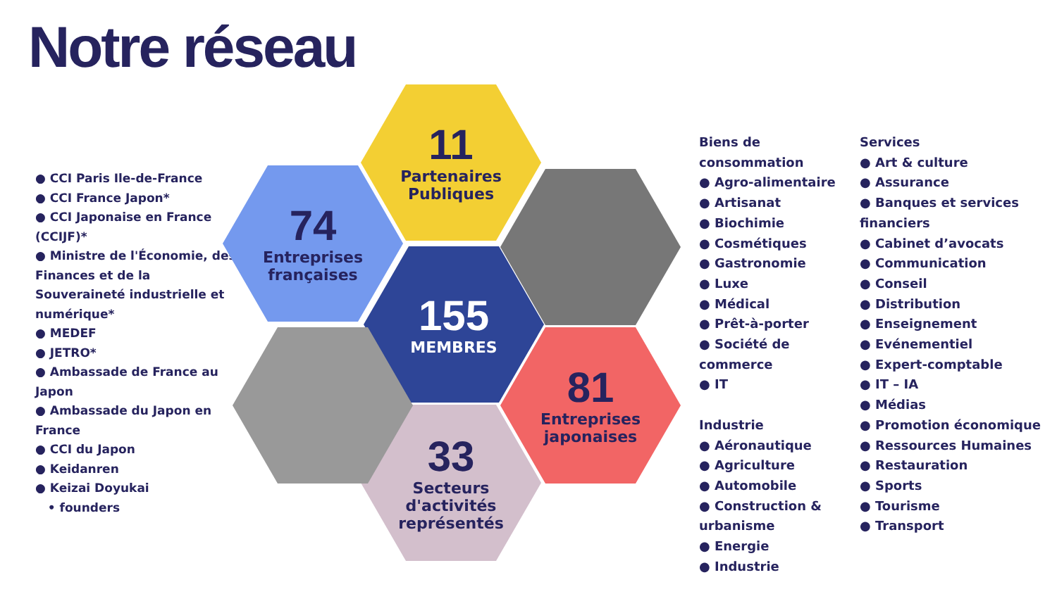Notre réseau
● CCI Paris Ile-de-France
● CCI France Japon*
● CCI Japonaise en France (CCIJF)*
● Ministre de l'Économie, des Finances et de la Souveraineté industrielle et numérique*
● MEDEF
● JETRO*
● Ambassade de France au Japon
● Ambassade du Japon en France
● CCI du Japon
● Keidanren
● Keizai Doyukai
• founders
11
Partenaires
Publiques
74
Entreprises
françaises
155
MEMBRES
81
Entreprises
japonaises
33
Secteurs
d'activités
représentés
Biens de consommation
● Agro-alimentaire
● Artisanat
● Biochimie
● Cosmétiques
● Gastronomie
● Luxe
● Médical
● Prêt-à-porter
● Société de commerce
● IT
Industrie
● Aéronautique
● Agriculture
● Automobile
● Construction & urbanisme
● Energie
● Industrie
Services
● Art & culture
● Assurance
● Banques et services financiers
● Cabinet d’avocats
● Communication
● Conseil
● Distribution
● Enseignement
● Evénementiel
● Expert-comptable
● IT – IA
● Médias
● Promotion économique
● Ressources Humaines
● Restauration
● Sports
● Tourisme
● Transport